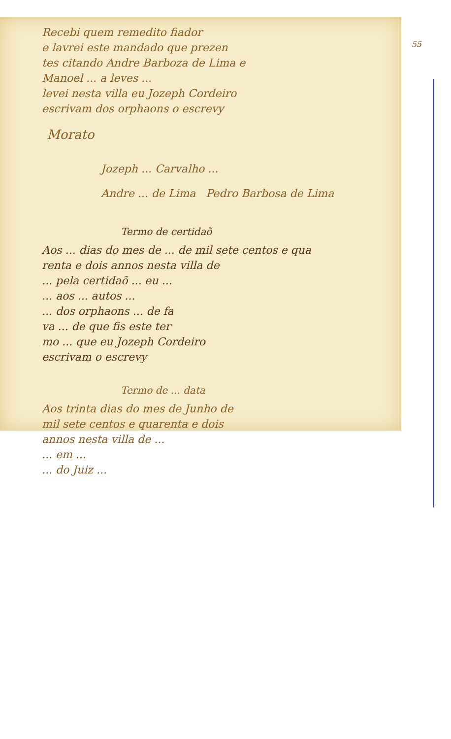55
Recebi quem remedito fiador
e lavrei este mandado que prezen
tes citando Andre Barboza de Lima e
Manoel ... a leves ...
levei nesta villa eu Jozeph Cordeiro
escrivam dos orphaons o escrevy
Morato
Jozeph ... Carvalho ...
Andre ... de Lima Pedro Barbosa de Lima
Termo de certidaõ
Aos ... dias do mes de ... de mil sete centos e qua
renta e dois annos nesta villa de
... pela certidaõ ... eu ...
... aos ... autos ...
... dos orphaons ... de fa
va ... de que fis este ter
mo ... que eu Jozeph Cordeiro
escrivam o escrevy
Termo de ... data
Aos trinta dias do mes de Junho de
mil sete centos e quarenta e dois
annos nesta villa de ...
... em ...
... do Juiz ...